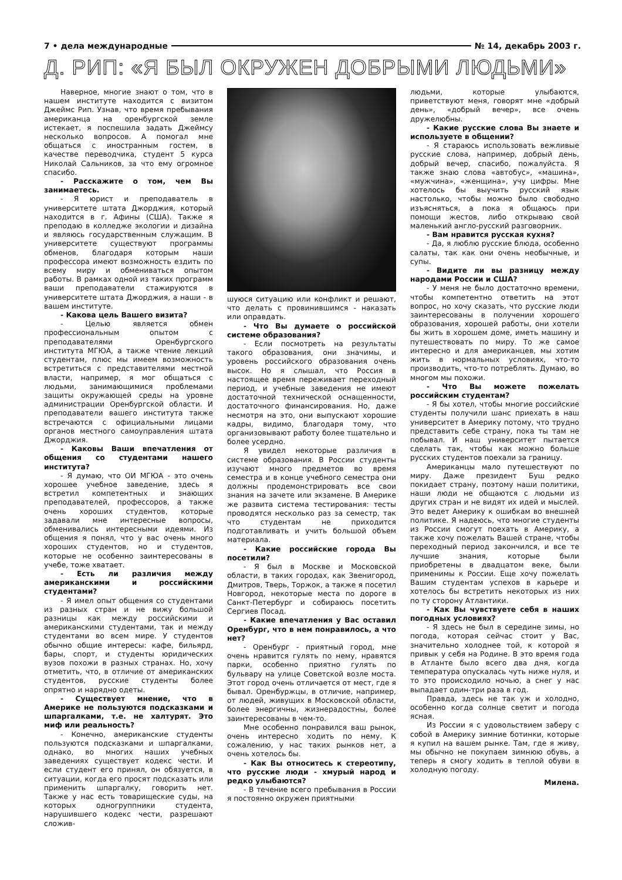7 • дела международные № 14, декабрь 2003 г.
Д. РИП: «Я БЫЛ ОКРУЖЕН ДОБРЫМИ ЛЮДЬМИ»
Наверное, многие знают о том, что в нашем институте находится с визитом Джеймс Рип. Узнав, что время пребывания американца на оренбургской земле истекает, я поспешила задать Джеймсу несколько вопросов. А помогал мне общаться с иностранным гостем, в качестве переводчика, студент 5 курса Николай Сальников, за что ему огромное спасибо.
- Расскажите о том, чем Вы занимаетесь.
- Я юрист и преподаватель в университете штата Джорджия, который находится в г. Афины (США). Также я преподаю в колледже экологии и дизайна и являюсь государственным служащим. В университете существуют программы обменов, благодаря которым наши профессора имеют возможность ездить по всему миру и обмениваться опытом работы. В рамках одной из таких программ ваши преподаватели стажируются в университете штата Джорджия, а наши - в вашем институте.
- Какова цель Вашего визита?
- Целью является обмен профессиональным опытом с преподавателями Оренбургского института МГЮА, а также чтение лекций студентам, плюс мы имеем возможность встретиться с представителями местной власти, например, я мог общаться с людьми, занимающимися проблемами защиты окружающей среды на уровне администрации Оренбургской области. И преподаватели вашего института также встречаются с официальными лицами органов местного самоуправления штата Джорджия.
- Каковы Ваши впечатления от общения со студентами нашего института?
- Я думаю, что ОИ МГЮА - это очень хорошее учебное заведение, здесь я встретил компетентных и знающих преподавателей, профессоров, а также очень хороших студентов, которые задавали мне интересные вопросы, обменивались интересными идеями. Из общения я понял, что у вас очень много хороших студентов, но и студентов, которые не особенно заинтересованы в учебе, тоже хватает.
- Есть ли различия между американскими и российскими студентами?
- Я имел опыт общения со студентами из разных стран и не вижу большой разницы как между российскими и американскими студентами, так и между студентами во всем мире. У студентов обычно общие интересы: кафе, бильярд, бары, спорт, и студенты юридических вузов похожи в разных странах. Но, хочу отметить, что, в отличие от американских студентов, русские студенты более опрятно и нарядно одеты.
- Существует мнение, что в Америке не пользуются подсказками и шпаргалками, т.е. не халтурят. Это миф или реальность?
- Конечно, американские студенты пользуются подсказками и шпаргалками, однако, во многих наших учебных заведениях существует кодекс чести. И если студент его принял, он обязуется, в ситуации, когда его просят подсказать или применить шпаргалку, говорить нет. Также у нас есть товарищеские суды, на которых одногруппники студента, нарушившего кодекс чести, разрешают сложив-
шуюся ситуацию или конфликт и решают, что делать с провинившимся - наказать или оправдать.
- Что Вы думаете о российской системе образования?
- Если посмотреть на результаты такого образования, они значимы, и уровень российского образования очень высок. Но я слышал, что Россия в настоящее время переживает переходный период, и учебные заведения не имеют достаточной технической оснащенности, достаточного финансирования. Но, даже несмотря на это, они выпускают хорошие кадры, видимо, благодаря тому, что организовывают работу более тщательно и более усердно.
Я увидел некоторые различия в системе образования. В России студенты изучают много предметов во время семестра и в конце учебного семестра они должны продемонстрировать все свои знания на зачете или экзамене. В Америке же развита система тестирования: тесты проводятся несколько раз за семестр, так что студентам не приходится подготавливать и учить большой объем материала.
- Какие российские города Вы посетили?
- Я был в Москве и Московской области, в таких городах, как Звенигород, Дмитров, Тверь, Торжок, а также я посетил Новгород, некоторые места по дороге в Санкт-Петербург и собираюсь посетить Сергиев Посад.
- Какие впечатления у Вас оставил Оренбург, что в нем понравилось, а что нет?
- Оренбург - приятный город, мне очень нравится гулять по нему, нравятся парки, особенно приятно гулять по бульвару на улице Советской возле моста. Этот город очень отличается от мест, где я бывал. Оренбуржцы, в отличие, например, от людей, живущих в Московской области, более энергичны, жизнерадостны, более заинтересованы в чем-то.
Мне особенно понравился ваш рынок, очень интересно ходить по нему. К сожалению, у нас таких рынков нет, а очень хотелось бы.
- Как Вы относитесь к стереотипу, что русские люди - хмурый народ и редко улыбаются?
- В течение всего пребывания в России я постоянно окружен приятными
людьми, которые улыбаются, приветствуют меня, говорят мне «добрый день», «добрый вечер», все очень дружелюбны.
- Какие русские слова Вы знаете и используете в общении?
- Я стараюсь использовать вежливые русские слова, например, добрый день, добрый вечер, спасибо, пожалуйста. Я также знаю слова «автобус», «машина», «мужчина», «женщина», учу цифры. Мне хотелось бы выучить русский язык настолько, чтобы можно было свободно изъясняться, а пока я общаюсь при помощи жестов, либо открываю свой маленький англо-русский разговорник.
- Вам нравится русская кухня?
- Да, я люблю русские блюда, особенно салаты, так как они очень необычные, и супы.
- Видите ли вы разницу между народами России и США?
- У меня не было достаточно времени, чтобы компетентно ответить на этот вопрос, но хочу сказать, что русские люди заинтересованы в получении хорошего образования, хорошей работы, они хотели бы жить в хорошем доме, иметь машину и путешествовать по миру. То же самое интересно и для американцев, мы хотим жить в нормальных условиях, что-то производить, что-то потреблять. Думаю, во многом мы похожи.
- Что Вы можете пожелать российским студентам?
- Я бы хотел, чтобы многие российские студенты получили шанс приехать в наш университет в Америку потому, что трудно представить себе страну, пока ты там не побывал. И наш университет пытается сделать так, чтобы как можно больше русских студентов поехали за границу.
Американцы мало путешествуют по миру. Даже президент Буш редко покидает страну, поэтому наши политики, наши люди не общаются с людьми из других стран и не видят их идей и мыслей. Это ведет Америку к ошибкам во внешней политике. Я надеюсь, что многие студенты из России смогут поехать в Америку, а также хочу пожелать Вашей стране, чтобы переходный период закончился, и все те лучшие знания, которые были приобретены в двадцатом веке, были применимы к России. Еще хочу пожелать Вашим студентам успехов в карьере и хотелось бы встретить некоторых из них по ту сторону Атлантики.
- Как Вы чувствуете себя в наших погодных условиях?
- Я здесь не был в середине зимы, но погода, которая сейчас стоит у Вас, значительно холоднее той, к которой я привык у себя на Родине. В это время года в Атланте было всего два дня, когда температура опускалась чуть ниже нуля, и то это происходило ночью, а снег у нас выпадает один-три раза в год.
Правда, здесь не так уж и холодно, особенно когда солнце светит и погода ясная.
Из России я с удовольствием заберу с собой в Америку зимние ботинки, которые я купил на вашем рынке. Там, где я живу, мы обычно не покупаем зимнюю обувь, а теперь я смогу ходить в теплой обуви в холодную погоду.
Милена.